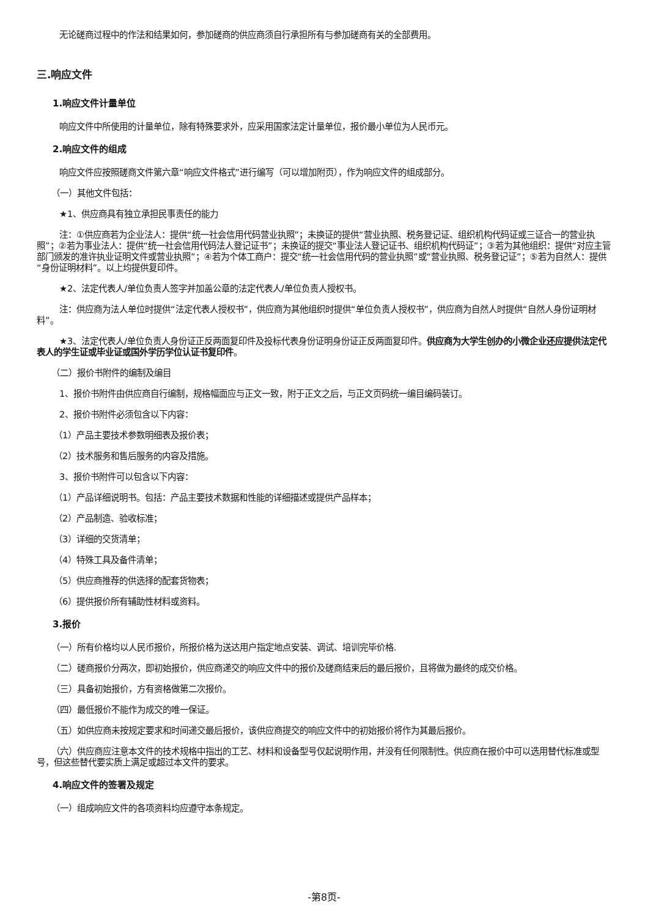无论磋商过程中的作法和结果如何，参加磋商的供应商须自行承担所有与参加磋商有关的全部费用。
三.响应文件
1.响应文件计量单位
响应文件中所使用的计量单位，除有特殊要求外，应采用国家法定计量单位，报价最小单位为人民币元。
2.响应文件的组成
响应文件应按照磋商文件第六章“响应文件格式”进行编写（可以增加附页），作为响应文件的组成部分。
（一）其他文件包括：
★1、供应商具有独立承担民事责任的能力
注：①供应商若为企业法人：提供“统一社会信用代码营业执照”；未换证的提供“营业执照、税务登记证、组织机构代码证或三证合一的营业执照”；②若为事业法人：提供“统一社会信用代码法人登记证书”；未换证的提交“事业法人登记证书、组织机构代码证”；③若为其他组织：提供“对应主管部门颁发的准许执业证明文件或营业执照”；④若为个体工商户：提交“统一社会信用代码的营业执照”或“营业执照、税务登记证”；⑤若为自然人：提供“身份证明材料”。以上均提供复印件。
★2、法定代表人/单位负责人签字并加盖公章的法定代表人/单位负责人授权书。
注：供应商为法人单位时提供“法定代表人授权书”，供应商为其他组织时提供“单位负责人授权书”，供应商为自然人时提供“自然人身份证明材料”。
★3、法定代表人/单位负责人身份证正反两面复印件及投标代表身份证明身份证正反两面复印件。供应商为大学生创办的小微企业还应提供法定代表人的学生证或毕业证或国外学历学位认证书复印件。
（二）报价书附件的编制及编目
1、报价书附件由供应商自行编制，规格幅面应与正文一致，附于正文之后，与正文页码统一编目编码装订。
2、报价书附件必须包含以下内容：
（1）产品主要技术参数明细表及报价表；
（2）技术服务和售后服务的内容及措施。
3、报价书附件可以包含以下内容：
（1）产品详细说明书。包括：产品主要技术数据和性能的详细描述或提供产品样本；
（2）产品制造、验收标准；
（3）详细的交货清单；
（4）特殊工具及备件清单；
（5）供应商推荐的供选择的配套货物表；
（6）提供报价所有辅助性材料或资料。
3.报价
（一）所有价格均以人民币报价，所报价格为送达用户指定地点安装、调试、培训完毕价格.
（二）磋商报价分两次，即初始报价，供应商递交的响应文件中的报价及磋商结束后的最后报价，且将做为最终的成交价格。
（三）具备初始报价，方有资格做第二次报价。
（四）最低报价不能作为成交的唯一保证。
（五）如供应商未按规定要求和时间递交最后报价，该供应商提交的响应文件中的初始报价将作为其最后报价。
（六）供应商应注意本文件的技术规格中指出的工艺、材料和设备型号仅起说明作用，并没有任何限制性。供应商在报价中可以选用替代标准或型号，但这些替代要实质上满足或超过本文件的要求。
4.响应文件的签署及规定
（一）组成响应文件的各项资料均应遵守本条规定。
-第8页-